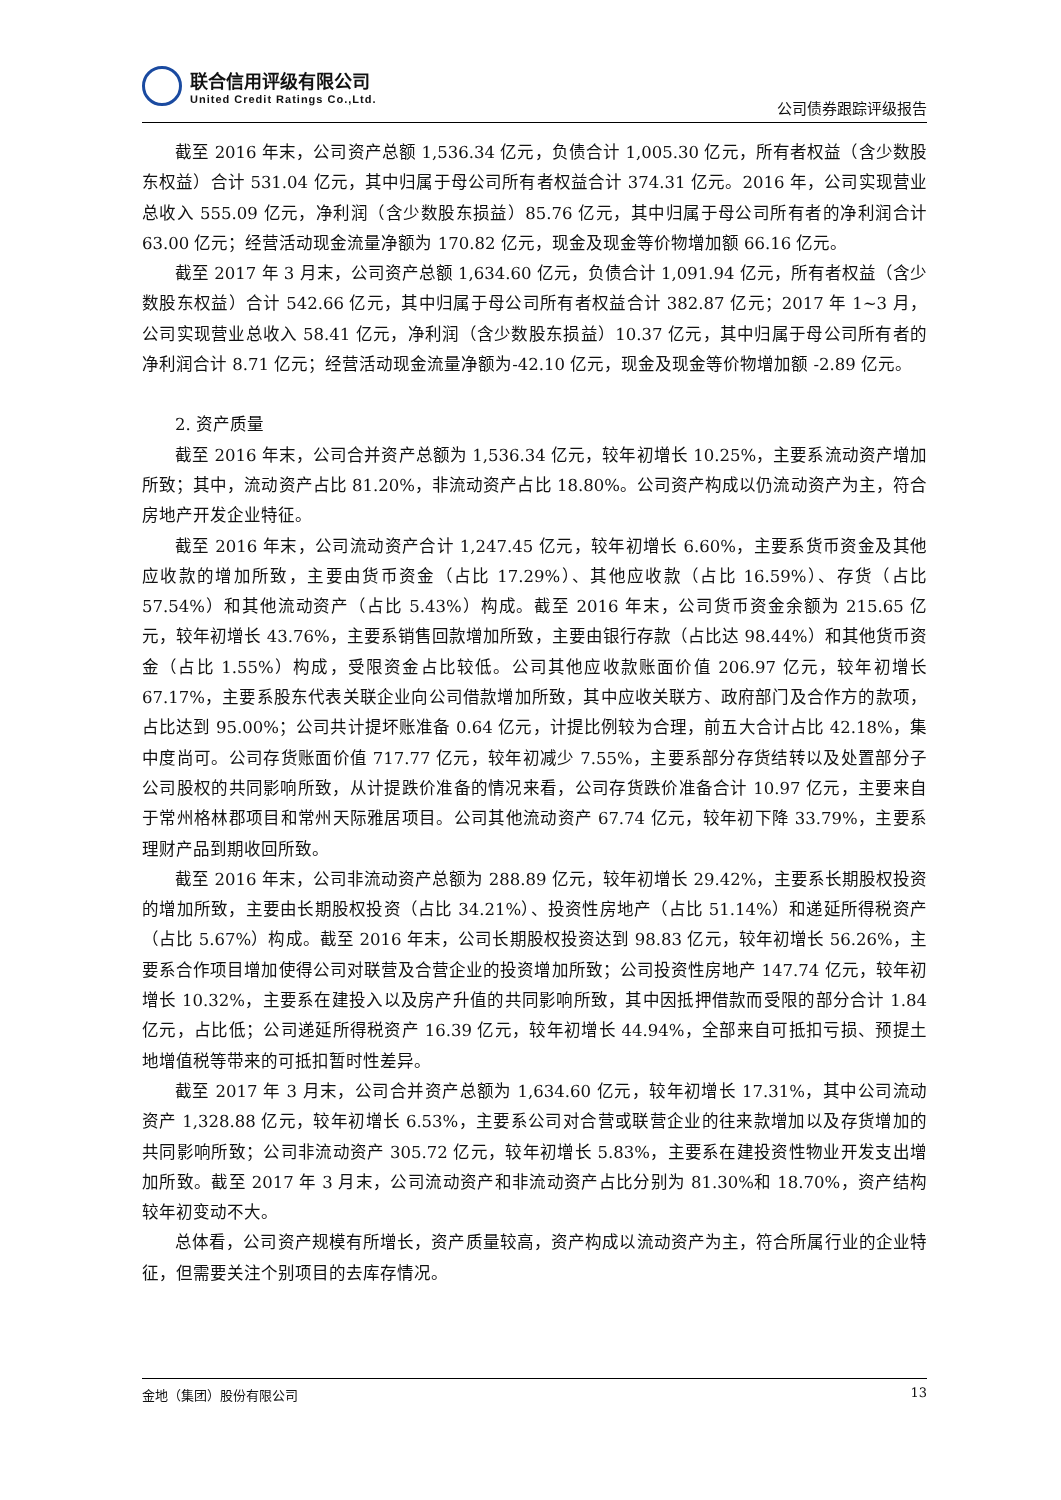联合信用评级有限公司
United Credit Ratings Co.,Ltd.
公司债券跟踪评级报告
截至 2016 年末，公司资产总额 1,536.34 亿元，负债合计 1,005.30 亿元，所有者权益（含少数股东权益）合计 531.04 亿元，其中归属于母公司所有者权益合计 374.31 亿元。2016 年，公司实现营业总收入 555.09 亿元，净利润（含少数股东损益）85.76 亿元，其中归属于母公司所有者的净利润合计 63.00 亿元；经营活动现金流量净额为 170.82 亿元，现金及现金等价物增加额 66.16 亿元。
截至 2017 年 3 月末，公司资产总额 1,634.60 亿元，负债合计 1,091.94 亿元，所有者权益（含少数股东权益）合计 542.66 亿元，其中归属于母公司所有者权益合计 382.87 亿元；2017 年 1~3 月，公司实现营业总收入 58.41 亿元，净利润（含少数股东损益）10.37 亿元，其中归属于母公司所有者的净利润合计 8.71 亿元；经营活动现金流量净额为-42.10 亿元，现金及现金等价物增加额 -2.89 亿元。
2. 资产质量
截至 2016 年末，公司合并资产总额为 1,536.34 亿元，较年初增长 10.25%，主要系流动资产增加所致；其中，流动资产占比 81.20%，非流动资产占比 18.80%。公司资产构成以仍流动资产为主，符合房地产开发企业特征。
截至 2016 年末，公司流动资产合计 1,247.45 亿元，较年初增长 6.60%，主要系货币资金及其他应收款的增加所致，主要由货币资金（占比 17.29%）、其他应收款（占比 16.59%）、存货（占比 57.54%）和其他流动资产（占比 5.43%）构成。截至 2016 年末，公司货币资金余额为 215.65 亿元，较年初增长 43.76%，主要系销售回款增加所致，主要由银行存款（占比达 98.44%）和其他货币资金（占比 1.55%）构成，受限资金占比较低。公司其他应收款账面价值 206.97 亿元，较年初增长 67.17%，主要系股东代表关联企业向公司借款增加所致，其中应收关联方、政府部门及合作方的款项，占比达到 95.00%；公司共计提坏账准备 0.64 亿元，计提比例较为合理，前五大合计占比 42.18%，集中度尚可。公司存货账面价值 717.77 亿元，较年初减少 7.55%，主要系部分存货结转以及处置部分子公司股权的共同影响所致，从计提跌价准备的情况来看，公司存货跌价准备合计 10.97 亿元，主要来自于常州格林郡项目和常州天际雅居项目。公司其他流动资产 67.74 亿元，较年初下降 33.79%，主要系理财产品到期收回所致。
截至 2016 年末，公司非流动资产总额为 288.89 亿元，较年初增长 29.42%，主要系长期股权投资的增加所致，主要由长期股权投资（占比 34.21%）、投资性房地产（占比 51.14%）和递延所得税资产（占比 5.67%）构成。截至 2016 年末，公司长期股权投资达到 98.83 亿元，较年初增长 56.26%，主要系合作项目增加使得公司对联营及合营企业的投资增加所致；公司投资性房地产 147.74 亿元，较年初增长 10.32%，主要系在建投入以及房产升值的共同影响所致，其中因抵押借款而受限的部分合计 1.84 亿元，占比低；公司递延所得税资产 16.39 亿元，较年初增长 44.94%，全部来自可抵扣亏损、预提土地增值税等带来的可抵扣暂时性差异。
截至 2017 年 3 月末，公司合并资产总额为 1,634.60 亿元，较年初增长 17.31%，其中公司流动资产 1,328.88 亿元，较年初增长 6.53%，主要系公司对合营或联营企业的往来款增加以及存货增加的共同影响所致；公司非流动资产 305.72 亿元，较年初增长 5.83%，主要系在建投资性物业开发支出增加所致。截至 2017 年 3 月末，公司流动资产和非流动资产占比分别为 81.30%和 18.70%，资产结构较年初变动不大。
总体看，公司资产规模有所增长，资产质量较高，资产构成以流动资产为主，符合所属行业的企业特征，但需要关注个别项目的去库存情况。
金地（集团）股份有限公司 13